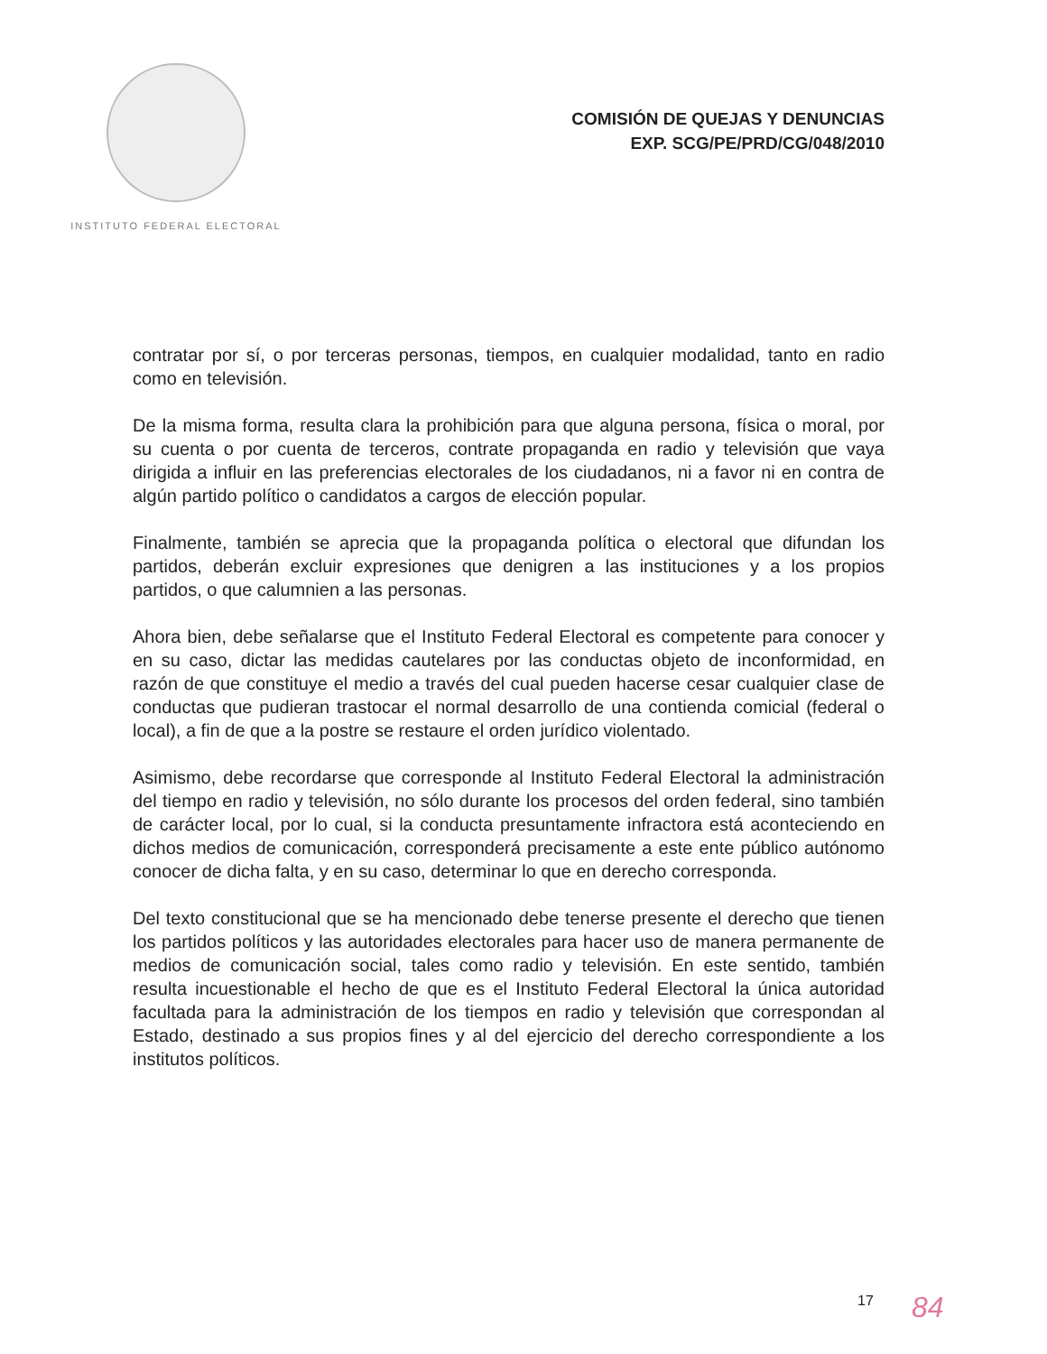INSTITUTO FEDERAL ELECTORAL
COMISIÓN DE QUEJAS Y DENUNCIAS
EXP. SCG/PE/PRD/CG/048/2010
contratar por sí, o por terceras personas, tiempos, en cualquier modalidad, tanto en radio como en televisión.
De la misma forma, resulta clara la prohibición para que alguna persona, física o moral, por su cuenta o por cuenta de terceros, contrate propaganda en radio y televisión que vaya dirigida a influir en las preferencias electorales de los ciudadanos, ni a favor ni en contra de algún partido político o candidatos a cargos de elección popular.
Finalmente, también se aprecia que la propaganda política o electoral que difundan los partidos, deberán excluir expresiones que denigren a las instituciones y a los propios partidos, o que calumnien a las personas.
Ahora bien, debe señalarse que el Instituto Federal Electoral es competente para conocer y en su caso, dictar las medidas cautelares por las conductas objeto de inconformidad, en razón de que constituye el medio a través del cual pueden hacerse cesar cualquier clase de conductas que pudieran trastocar el normal desarrollo de una contienda comicial (federal o local), a fin de que a la postre se restaure el orden jurídico violentado.
Asimismo, debe recordarse que corresponde al Instituto Federal Electoral la administración del tiempo en radio y televisión, no sólo durante los procesos del orden federal, sino también de carácter local, por lo cual, si la conducta presuntamente infractora está aconteciendo en dichos medios de comunicación, corresponderá precisamente a este ente público autónomo conocer de dicha falta, y en su caso, determinar lo que en derecho corresponda.
Del texto constitucional que se ha mencionado debe tenerse presente el derecho que tienen los partidos políticos y las autoridades electorales para hacer uso de manera permanente de medios de comunicación social, tales como radio y televisión. En este sentido, también resulta incuestionable el hecho de que es el Instituto Federal Electoral la única autoridad facultada para la administración de los tiempos en radio y televisión que correspondan al Estado, destinado a sus propios fines y al del ejercicio del derecho correspondiente a los institutos políticos.
17 84